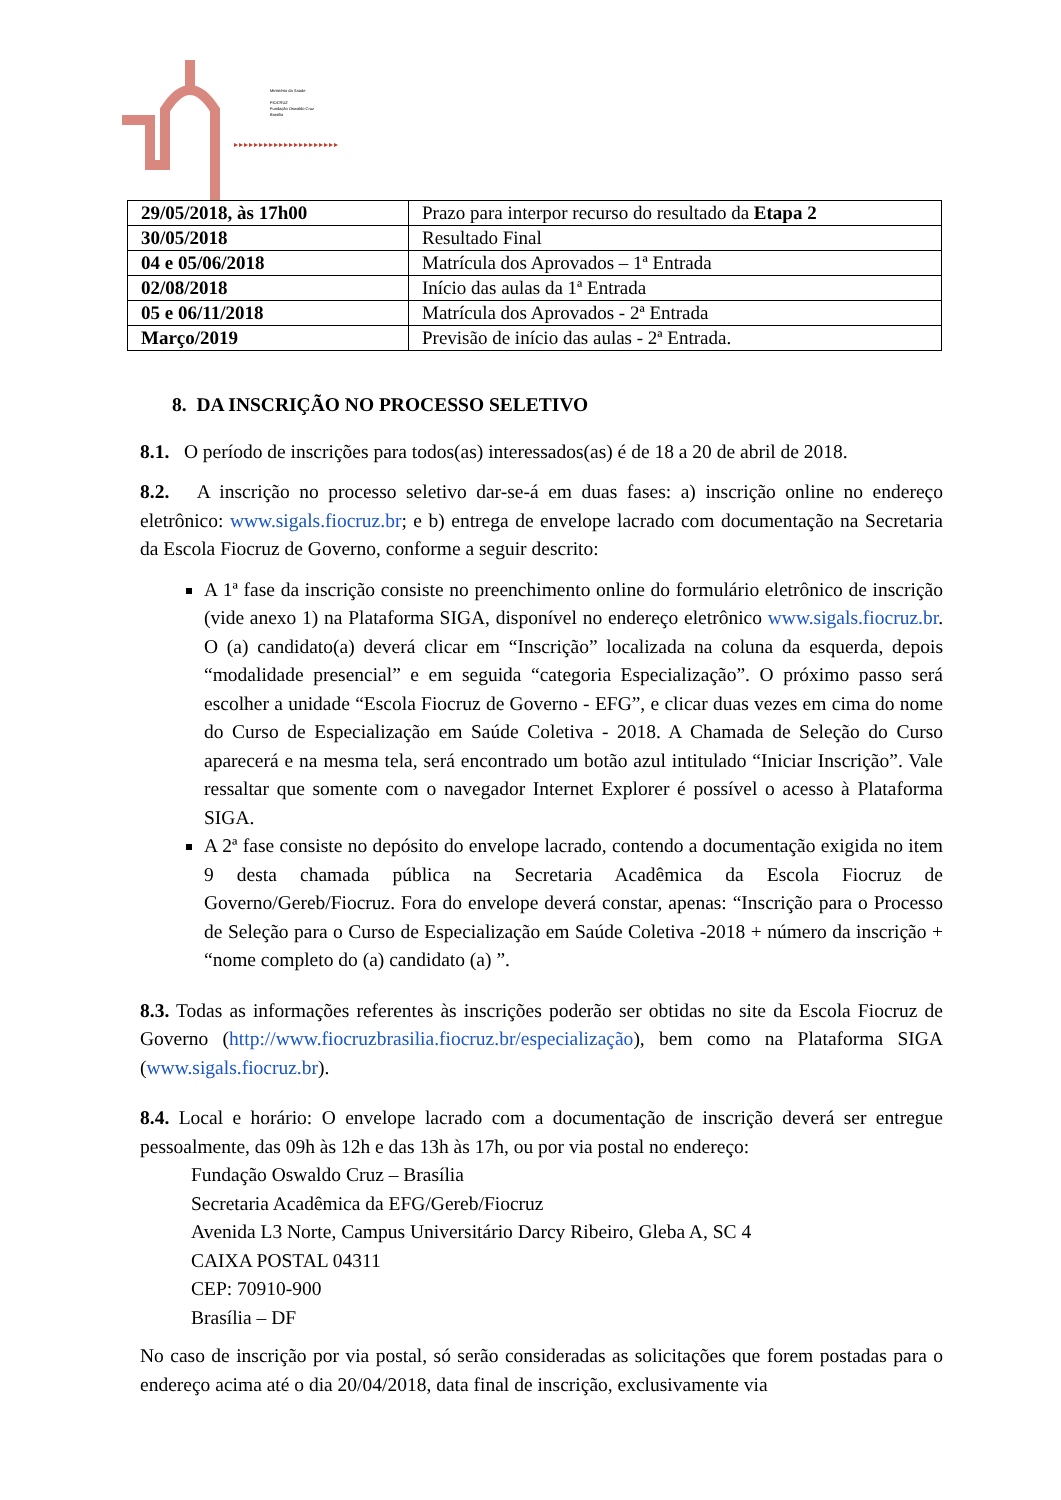Ministério da Saúde
FIOCRUZ
Fundação Oswaldo Cruz
Brasília
▸▸▸▸▸▸▸▸▸▸▸▸▸▸▸▸▸▸▸▸▸
| 29/05/2018, às 17h00 | Prazo para interpor recurso do resultado da Etapa 2 |
| 30/05/2018 | Resultado Final |
| 04 e 05/06/2018 | Matrícula dos Aprovados – 1ª Entrada |
| 02/08/2018 | Início das aulas da 1ª Entrada |
| 05 e 06/11/2018 | Matrícula dos Aprovados - 2ª Entrada |
| Março/2019 | Previsão de início das aulas - 2ª Entrada. |
8. DA INSCRIÇÃO NO PROCESSO SELETIVO
8.1. O período de inscrições para todos(as) interessados(as) é de 18 a 20 de abril de 2018.
8.2. A inscrição no processo seletivo dar-se-á em duas fases: a) inscrição online no endereço eletrônico: www.sigals.fiocruz.br; e b) entrega de envelope lacrado com documentação na Secretaria da Escola Fiocruz de Governo, conforme a seguir descrito:
A 1ª fase da inscrição consiste no preenchimento online do formulário eletrônico de inscrição (vide anexo 1) na Plataforma SIGA, disponível no endereço eletrônico www.sigals.fiocruz.br. O (a) candidato(a) deverá clicar em “Inscrição” localizada na coluna da esquerda, depois “modalidade presencial” e em seguida “categoria Especialização”. O próximo passo será escolher a unidade “Escola Fiocruz de Governo - EFG”, e clicar duas vezes em cima do nome do Curso de Especialização em Saúde Coletiva - 2018. A Chamada de Seleção do Curso aparecerá e na mesma tela, será encontrado um botão azul intitulado “Iniciar Inscrição”. Vale ressaltar que somente com o navegador Internet Explorer é possível o acesso à Plataforma SIGA.
A 2ª fase consiste no depósito do envelope lacrado, contendo a documentação exigida no item 9 desta chamada pública na Secretaria Acadêmica da Escola Fiocruz de Governo/Gereb/Fiocruz. Fora do envelope deverá constar, apenas: “Inscrição para o Processo de Seleção para o Curso de Especialização em Saúde Coletiva -2018 + número da inscrição + “nome completo do (a) candidato (a) ”.
8.3. Todas as informações referentes às inscrições poderão ser obtidas no site da Escola Fiocruz de Governo (http://www.fiocruzbrasilia.fiocruz.br/especialização), bem como na Plataforma SIGA (www.sigals.fiocruz.br).
8.4. Local e horário: O envelope lacrado com a documentação de inscrição deverá ser entregue pessoalmente, das 09h às 12h e das 13h às 17h, ou por via postal no endereço:
Fundação Oswaldo Cruz – Brasília
Secretaria Acadêmica da EFG/Gereb/Fiocruz
Avenida L3 Norte, Campus Universitário Darcy Ribeiro, Gleba A, SC 4
CAIXA POSTAL 04311
CEP: 70910-900
Brasília – DF
No caso de inscrição por via postal, só serão consideradas as solicitações que forem postadas para o endereço acima até o dia 20/04/2018, data final de inscrição, exclusivamente via